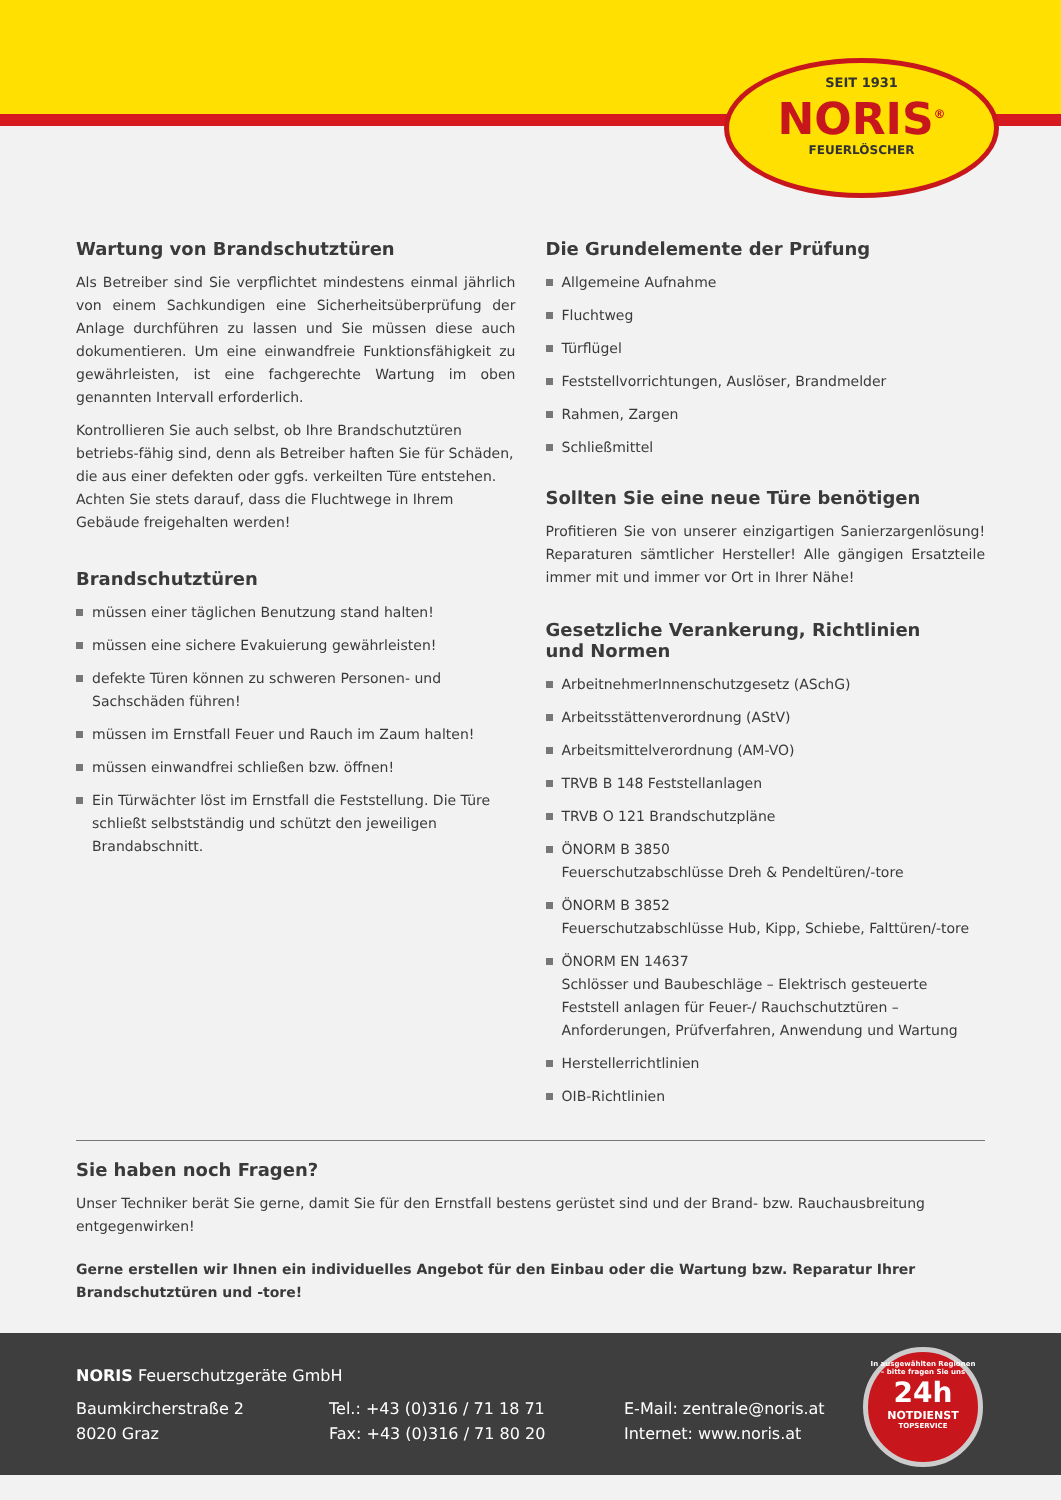SEIT 1931
NORIS<sup>®</sup>
FEUERLÖSCHER
Wartung von Brandschutztüren
Als Betreiber sind Sie verpflichtet mindestens einmal jährlich von einem Sachkundigen eine Sicherheitsüberprüfung der Anlage durchführen zu lassen und Sie müssen diese auch dokumentieren. Um eine einwandfreie Funktionsfähigkeit zu gewährleisten, ist eine fachgerechte Wartung im oben genannten Intervall erforderlich.
Kontrollieren Sie auch selbst, ob Ihre Brandschutztüren betriebs-fähig sind, denn als Betreiber haften Sie für Schäden, die aus einer defekten oder ggfs. verkeilten Türe entstehen. Achten Sie stets darauf, dass die Fluchtwege in Ihrem Gebäude freigehalten werden!
Brandschutztüren
müssen einer täglichen Benutzung stand halten!
müssen eine sichere Evakuierung gewährleisten!
defekte Türen können zu schweren Personen- und Sachschäden führen!
müssen im Ernstfall Feuer und Rauch im Zaum halten!
müssen einwandfrei schließen bzw. öffnen!
Ein Türwächter löst im Ernstfall die Feststellung. Die Türe schließt selbstständig und schützt den jeweiligen Brandabschnitt.
Die Grundelemente der Prüfung
Allgemeine Aufnahme
Fluchtweg
Türflügel
Feststellvorrichtungen, Auslöser, Brandmelder
Rahmen, Zargen
Schließmittel
Sollten Sie eine neue Türe benötigen
Profitieren Sie von unserer einzigartigen Sanierzargenlösung! Reparaturen sämtlicher Hersteller! Alle gängigen Ersatzteile immer mit und immer vor Ort in Ihrer Nähe!
Gesetzliche Verankerung, Richtlinien
und Normen
ArbeitnehmerInnenschutzgesetz (ASchG)
Arbeitsstättenverordnung (AStV)
Arbeitsmittelverordnung (AM-VO)
TRVB B 148 Feststellanlagen
TRVB O 121 Brandschutzpläne
ÖNORM B 3850
Feuerschutzabschlüsse Dreh & Pendeltüren/-tore
ÖNORM B 3852
Feuerschutzabschlüsse Hub, Kipp, Schiebe, Falttüren/-tore
ÖNORM EN 14637
Schlösser und Baubeschläge – Elektrisch gesteuerte Feststell anlagen für Feuer-/ Rauchschutztüren – Anforderungen, Prüfverfahren, Anwendung und Wartung
Herstellerrichtlinien
OIB-Richtlinien
Sie haben noch Fragen?
Unser Techniker berät Sie gerne, damit Sie für den Ernstfall bestens gerüstet sind und der Brand- bzw. Rauchausbreitung entgegenwirken!
Gerne erstellen wir Ihnen ein individuelles Angebot für den Einbau oder die Wartung bzw. Reparatur Ihrer Brandschutztüren und -tore!
NORIS Feuerschutzgeräte GmbH
Baumkircherstraße 2
8020 Graz
Tel.: +43 (0)316 / 71 18 71
Fax: +43 (0)316 / 71 80 20
E-Mail: zentrale@noris.at
Internet: www.noris.at
In ausgewählten Regionen – bitte fragen Sie uns
24h
NOTDIENST
TOPSERVICE